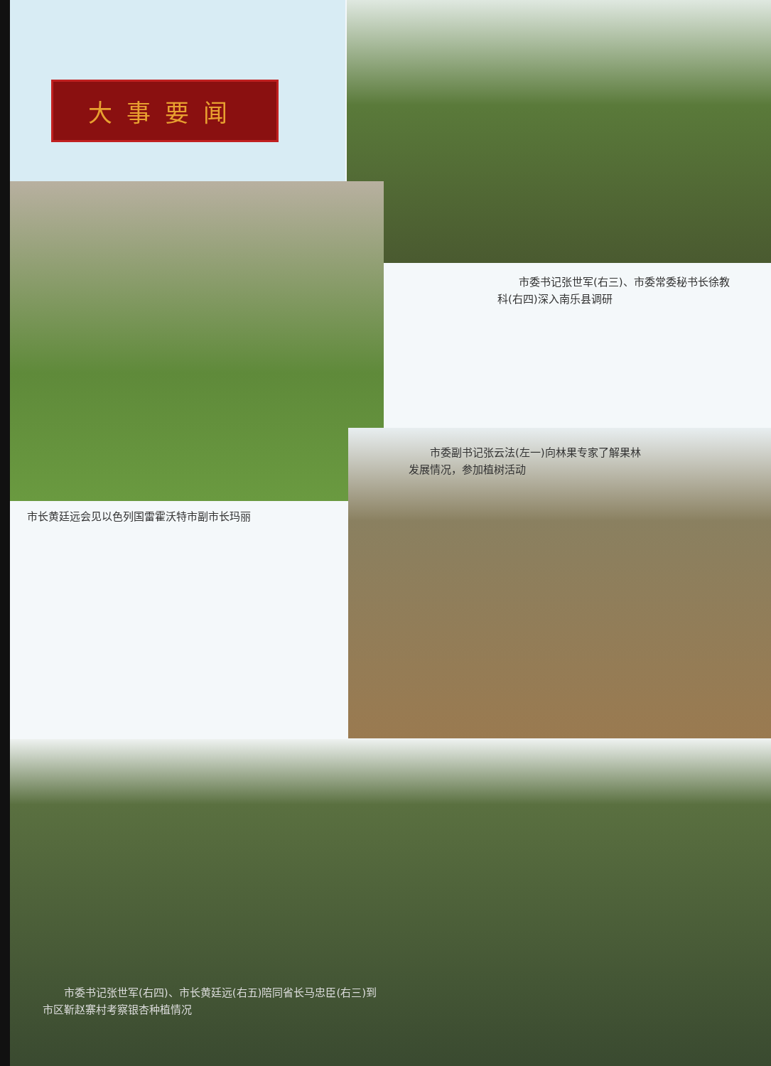大事要闻
  市委书记张世军(右三)、市委常委秘书长徐教科(右四)深入南乐县调研
  市委副书记张云法(左一)向林果专家了解果林发展情况，参加植树活动
市长黄廷远会见以色列国雷霍沃特市副市长玛丽
  市委书记张世军(右四)、市长黄廷远(右五)陪同省长马忠臣(右三)到市区靳赵寨村考察银杏种植情况